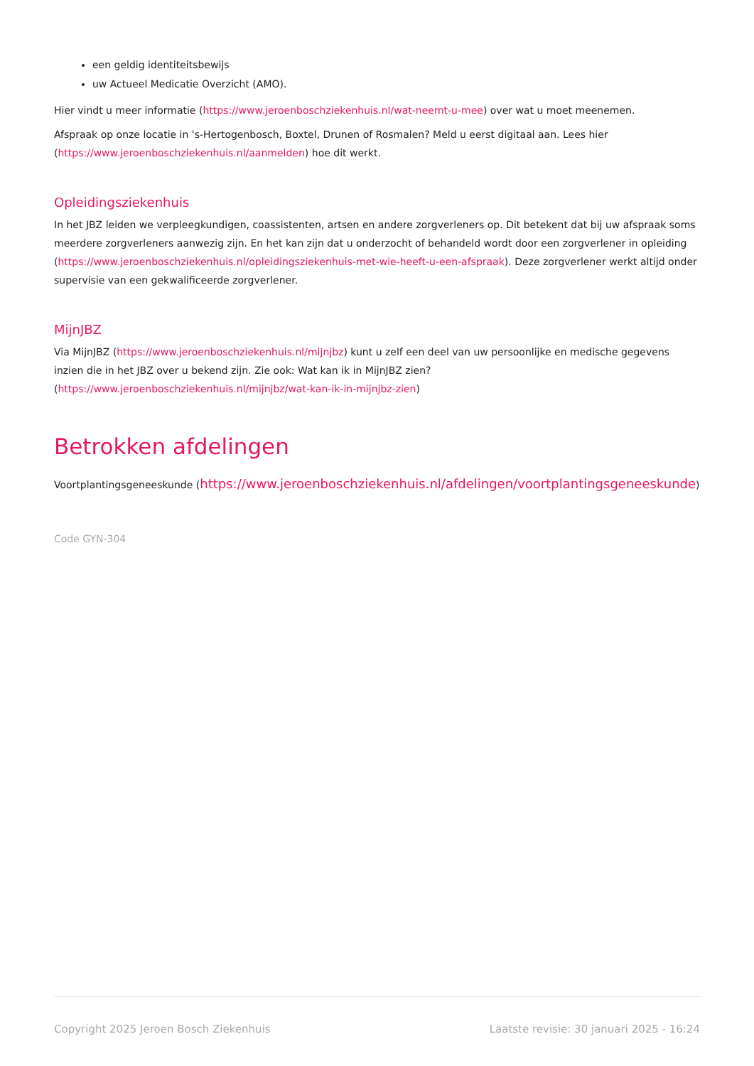een geldig identiteitsbewijs
uw Actueel Medicatie Overzicht (AMO).
Hier vindt u meer informatie (https://www.jeroenboschziekenhuis.nl/wat-neemt-u-mee) over wat u moet meenemen.
Afspraak op onze locatie in 's-Hertogenbosch, Boxtel, Drunen of Rosmalen? Meld u eerst digitaal aan. Lees hier (https://www.jeroenboschziekenhuis.nl/aanmelden) hoe dit werkt.
Opleidingsziekenhuis
In het JBZ leiden we verpleegkundigen, coassistenten, artsen en andere zorgverleners op. Dit betekent dat bij uw afspraak soms meerdere zorgverleners aanwezig zijn. En het kan zijn dat u onderzocht of behandeld wordt door een zorgverlener in opleiding (https://www.jeroenboschziekenhuis.nl/opleidingsziekenhuis-met-wie-heeft-u-een-afspraak). Deze zorgverlener werkt altijd onder supervisie van een gekwalificeerde zorgverlener.
MijnJBZ
Via MijnJBZ (https://www.jeroenboschziekenhuis.nl/mijnjbz) kunt u zelf een deel van uw persoonlijke en medische gegevens inzien die in het JBZ over u bekend zijn. Zie ook: Wat kan ik in MijnJBZ zien?
(https://www.jeroenboschziekenhuis.nl/mijnjbz/wat-kan-ik-in-mijnjbz-zien)
Betrokken afdelingen
Voortplantingsgeneeskunde (https://www.jeroenboschziekenhuis.nl/afdelingen/voortplantingsgeneeskunde)
Code GYN-304
Copyright 2025 Jeroen Bosch Ziekenhuis Laatste revisie: 30 januari 2025 - 16:24